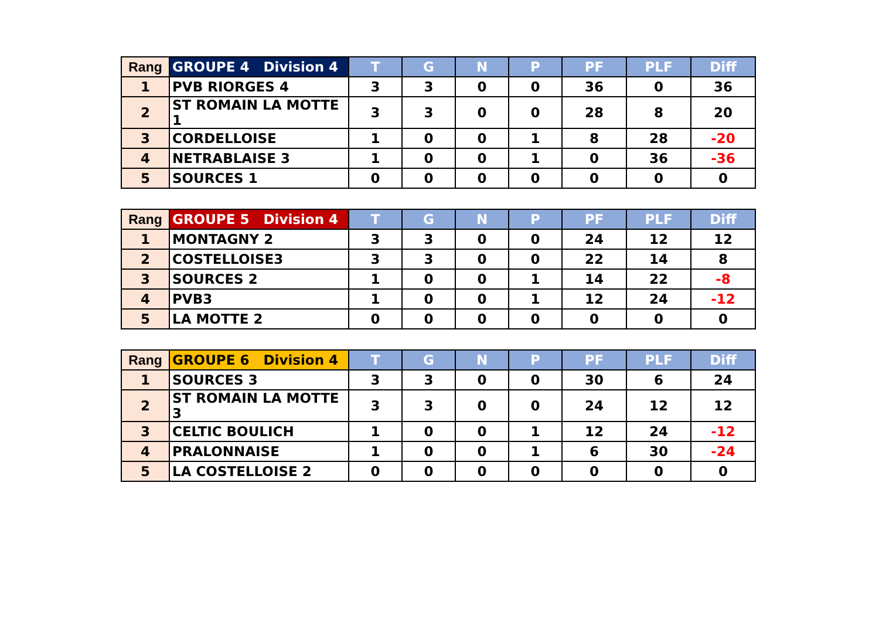| Rang | GROUPE 4 Division 4 | T | G | N | P | PF | PLF | Diff |
| --- | --- | --- | --- | --- | --- | --- | --- | --- |
| 1 | PVB RIORGES 4 | 3 | 3 | 0 | 0 | 36 | 0 | 36 |
| 2 | ST ROMAIN LA MOTTE 1 | 3 | 3 | 0 | 0 | 28 | 8 | 20 |
| 3 | CORDELLOISE | 1 | 0 | 0 | 1 | 8 | 28 | -20 |
| 4 | NETRABLAISE 3 | 1 | 0 | 0 | 1 | 0 | 36 | -36 |
| 5 | SOURCES 1 | 0 | 0 | 0 | 0 | 0 | 0 | 0 |
| Rang | GROUPE 5 Division 4 | T | G | N | P | PF | PLF | Diff |
| --- | --- | --- | --- | --- | --- | --- | --- | --- |
| 1 | MONTAGNY 2 | 3 | 3 | 0 | 0 | 24 | 12 | 12 |
| 2 | COSTELLOISE3 | 3 | 3 | 0 | 0 | 22 | 14 | 8 |
| 3 | SOURCES 2 | 1 | 0 | 0 | 1 | 14 | 22 | -8 |
| 4 | PVB3 | 1 | 0 | 0 | 1 | 12 | 24 | -12 |
| 5 | LA MOTTE 2 | 0 | 0 | 0 | 0 | 0 | 0 | 0 |
| Rang | GROUPE 6 Division 4 | T | G | N | P | PF | PLF | Diff |
| --- | --- | --- | --- | --- | --- | --- | --- | --- |
| 1 | SOURCES 3 | 3 | 3 | 0 | 0 | 30 | 6 | 24 |
| 2 | ST ROMAIN LA MOTTE 3 | 3 | 3 | 0 | 0 | 24 | 12 | 12 |
| 3 | CELTIC BOULICH | 1 | 0 | 0 | 1 | 12 | 24 | -12 |
| 4 | PRALONNAISE | 1 | 0 | 0 | 1 | 6 | 30 | -24 |
| 5 | LA COSTELLOISE 2 | 0 | 0 | 0 | 0 | 0 | 0 | 0 |